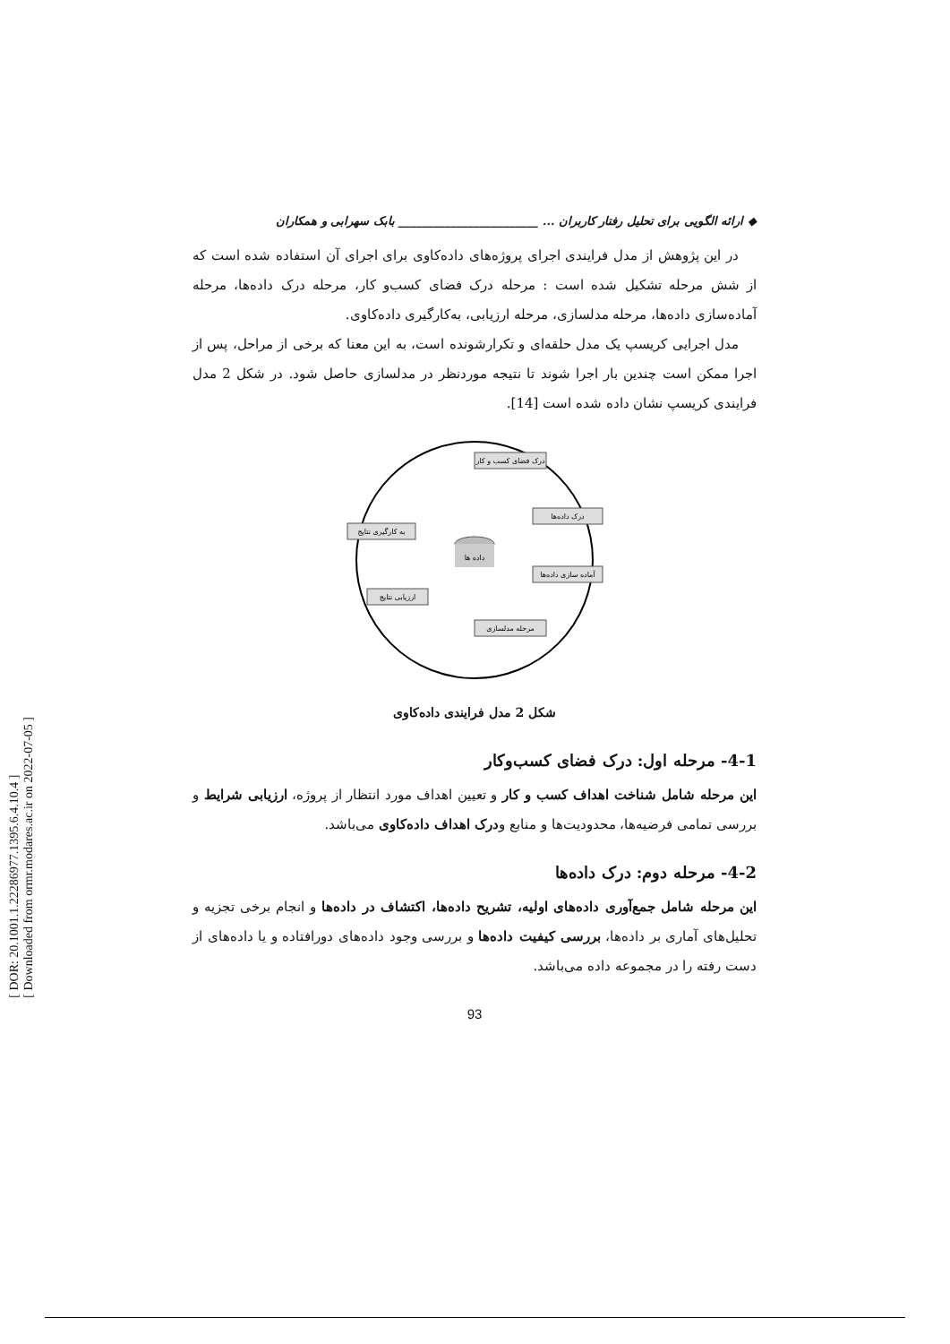[ DOR: 20.1001.1.22286977.1395.6.4.10.4 ]
[ Downloaded from ormr.modares.ac.ir on 2022-07-05 ]
◆ ارائه الگویی برای تحلیل رفتار کاربران ... ________________________ بابک سهرابی و همکاران
در این پژوهش از مدل فرایندی اجرای پروژه‌های داده‌کاوی برای اجرای آن استفاده شده است که از شش مرحله تشکیل شده است : مرحله درک فضای کسب‌و کار، مرحله درک داده‌ها، مرحله آماده‌سازی داده‌ها، مرحله مدلسازی، مرحله ارزیابی، به‌کارگیری داده‌کاوی.
مدل اجرایی کریسپ یک مدل حلقه‌ای و تکرارشونده است، به این معنا که برخی از مراحل، پس از اجرا ممکن است چندین بار اجرا شوند تا نتیجه موردنظر در مدلسازی حاصل شود. در شکل 2 مدل فرایندی کریسپ نشان داده شده است [14].
درک فضای کسب و کار
درک داده‌ها
آماده سازی داده‌ها
مرحله مدلسازی
ارزیابی نتایج
به کارگیری نتایج
داده ها
شکل 2 مدل فرایندی داده‌کاوی
4-1- مرحله اول: درک فضای کسب‌وکار
این مرحله شامل شناخت اهداف کسب و کار و تعیین اهداف مورد انتظار از پروژه، ارزیابی شرایط و بررسی تمامی فرضیه‌ها، محدودیت‌ها و منابع ودرک اهداف داده‌کاوی می‌باشد.
4-2- مرحله دوم: درک داده‌ها
این مرحله شامل جمع‌آوری داده‌های اولیه، تشریح داده‌ها، اکتشاف در داده‌ها و انجام برخی تجزیه و تحلیل‌های آماری بر داده‌ها، بررسی کیفیت داده‌ها و بررسی وجود داده‌های دورافتاده و یا داده‌های از دست رفته را در مجموعه داده می‌باشد.
93